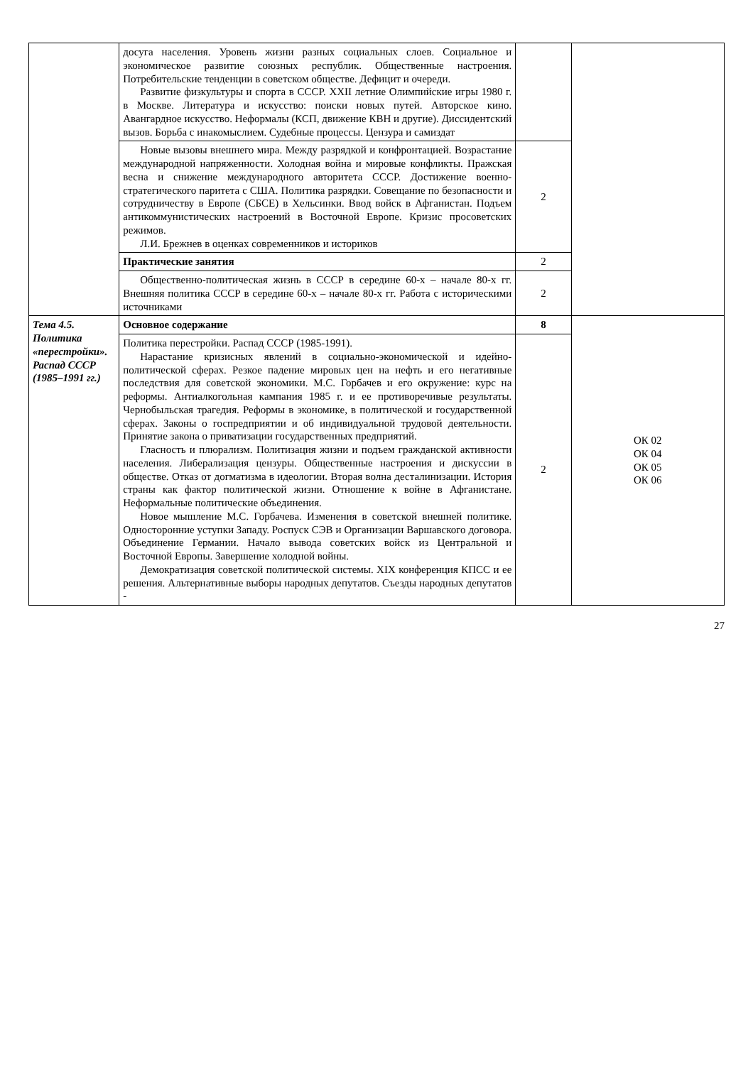| | досуга населения. Уровень жизни разных социальных слоев. Социальное и экономическое развитие союзных республик. Общественные настроения. Потребительские тенденции в советском обществе. Дефицит и очереди. Развитие физкультуры и спорта в СССР. XXII летние Олимпийские игры 1980 г. в Москве. Литература и искусство: поиски новых путей. Авторское кино. Авангардное искусство. Неформалы (КСП, движение КВН и другие). Диссидентский вызов. Борьба с инакомыслием. Судебные процессы. Цензура и самиздат | | |
| | Новые вызовы внешнего мира. Между разрядкой и конфронтацией. Возрастание международной напряженности. Холодная война и мировые конфликты. Пражская весна и снижение международного авторитета СССР. Достижение военно-стратегического паритета с США. Политика разрядки. Совещание по безопасности и сотрудничеству в Европе (СБСЕ) в Хельсинки. Ввод войск в Афганистан. Подъем антикоммунистических настроений в Восточной Европе. Кризис просоветских режимов. Л.И. Брежнев в оценках современников и историков | 2 | |
| | Практические занятия | 2 | |
| | Общественно-политическая жизнь в СССР в середине 60-х – начале 80-х гг. Внешняя политика СССР в середине 60-х – начале 80-х гг. Работа с историческими источниками | 2 | |
| Тема 4.5. Политика «перестройки». Распад СССР (1985–1991 гг.) | Основное содержание | 8 | ОК 02 ОК 04 ОК 05 ОК 06 |
| | Политика перестройки. Распад СССР (1985-1991). Нарастание кризисных явлений в социально-экономической и идейно-политической сферах. Резкое падение мировых цен на нефть и его негативные последствия для советской экономики. М.С. Горбачев и его окружение: курс на реформы. Антиалкогольная кампания 1985 г. и ее противоречивые результаты. Чернобыльская трагедия. Реформы в экономике, в политической и государственной сферах. Законы о госпредприятии и об индивидуальной трудовой деятельности. Принятие закона о приватизации государственных предприятий. Гласность и плюрализм. Политизация жизни и подъем гражданской активности населения. Либерализация цензуры. Общественные настроения и дискуссии в обществе. Отказ от догматизма в идеологии. Вторая волна десталинизации. История страны как фактор политической жизни. Отношение к войне в Афганистане. Неформальные политические объединения. Новое мышление М.С. Горбачева. Изменения в советской внешней политике. Односторонние уступки Западу. Роспуск СЭВ и Организации Варшавского договора. Объединение Германии. Начало вывода советских войск из Центральной и Восточной Европы. Завершение холодной войны. Демократизация советской политической системы. XIX конференция КПСС и ее решения. Альтернативные выборы народных депутатов. Съезды народных депутатов - | 2 | |
27